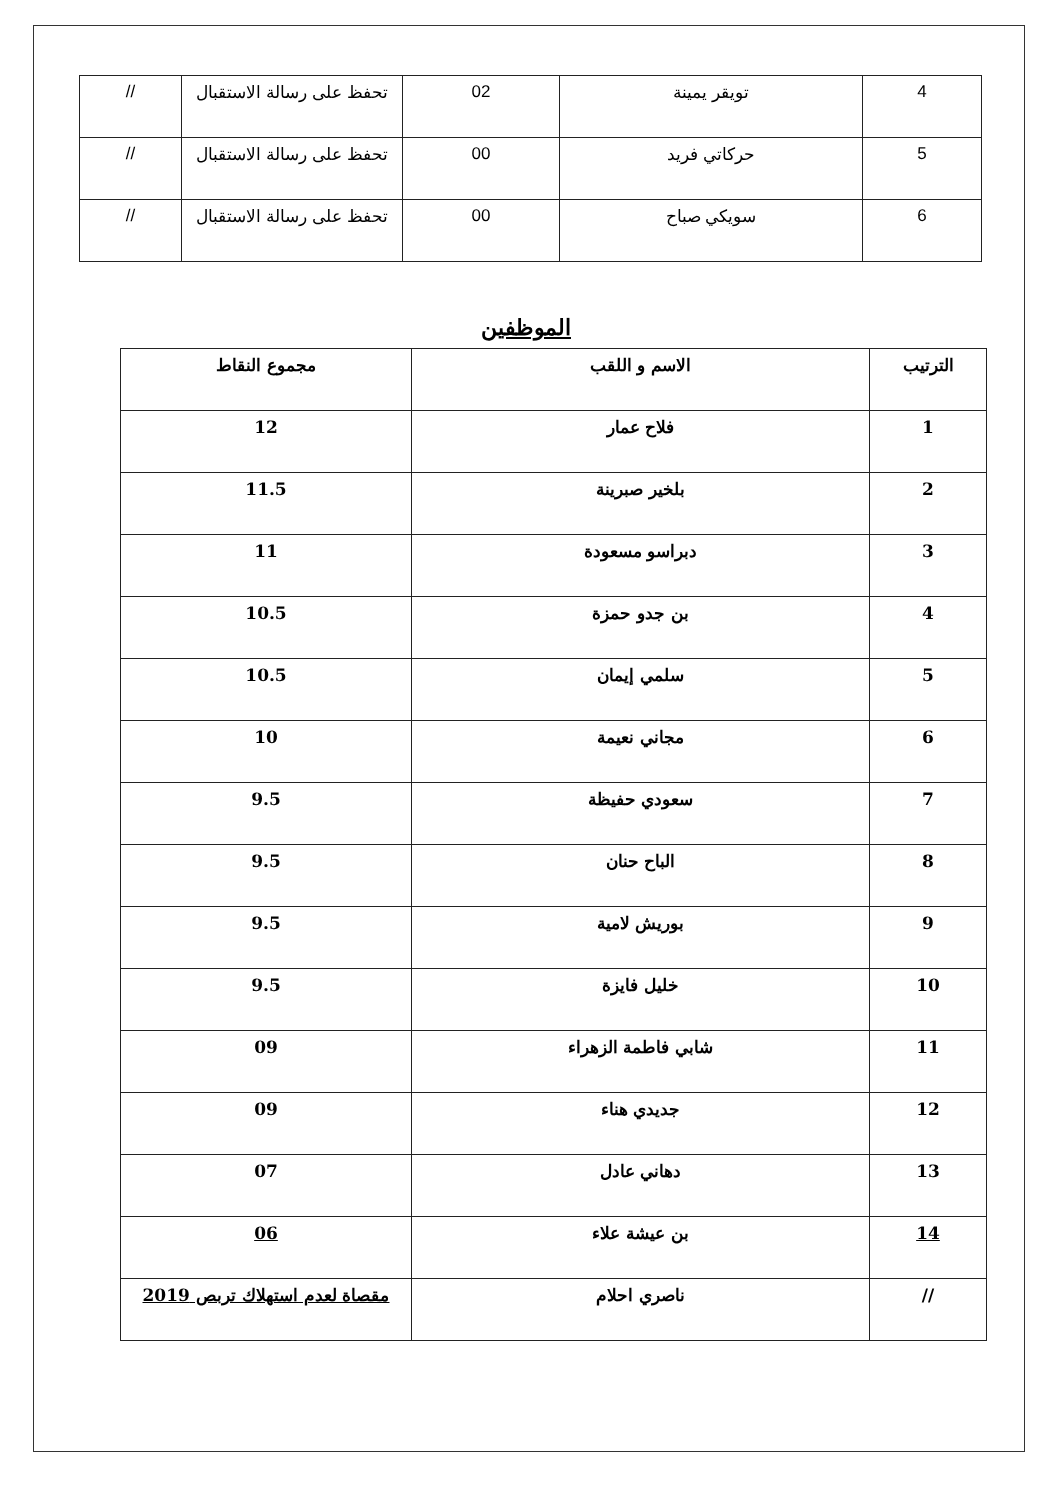| 4 | تويقر يمينة | 02 | تحفظ على رسالة الاستقبال | // |
| 5 | حركاتي فريد | 00 | تحفظ على رسالة الاستقبال | // |
| 6 | سويكي صباح | 00 | تحفظ على رسالة الاستقبال | // |
الموظفين
| الترتيب | الاسم و اللقب | مجموع النقاط |
| --- | --- | --- |
| 1 | فلاح عمار | 12 |
| 2 | بلخير صبرينة | 11.5 |
| 3 | دبراسو مسعودة | 11 |
| 4 | بن جدو حمزة | 10.5 |
| 5 | سلمي إيمان | 10.5 |
| 6 | مجاني نعيمة | 10 |
| 7 | سعودي حفيظة | 9.5 |
| 8 | الباح حنان | 9.5 |
| 9 | بوريش لامية | 9.5 |
| 10 | خليل فايزة | 9.5 |
| 11 | شابي فاطمة الزهراء | 09 |
| 12 | جديدي هناء | 09 |
| 13 | دهاني عادل | 07 |
| 14 | بن عيشة علاء | 06 |
| // | ناصري احلام | مقصاة لعدم استهلاك تربص 2019 |